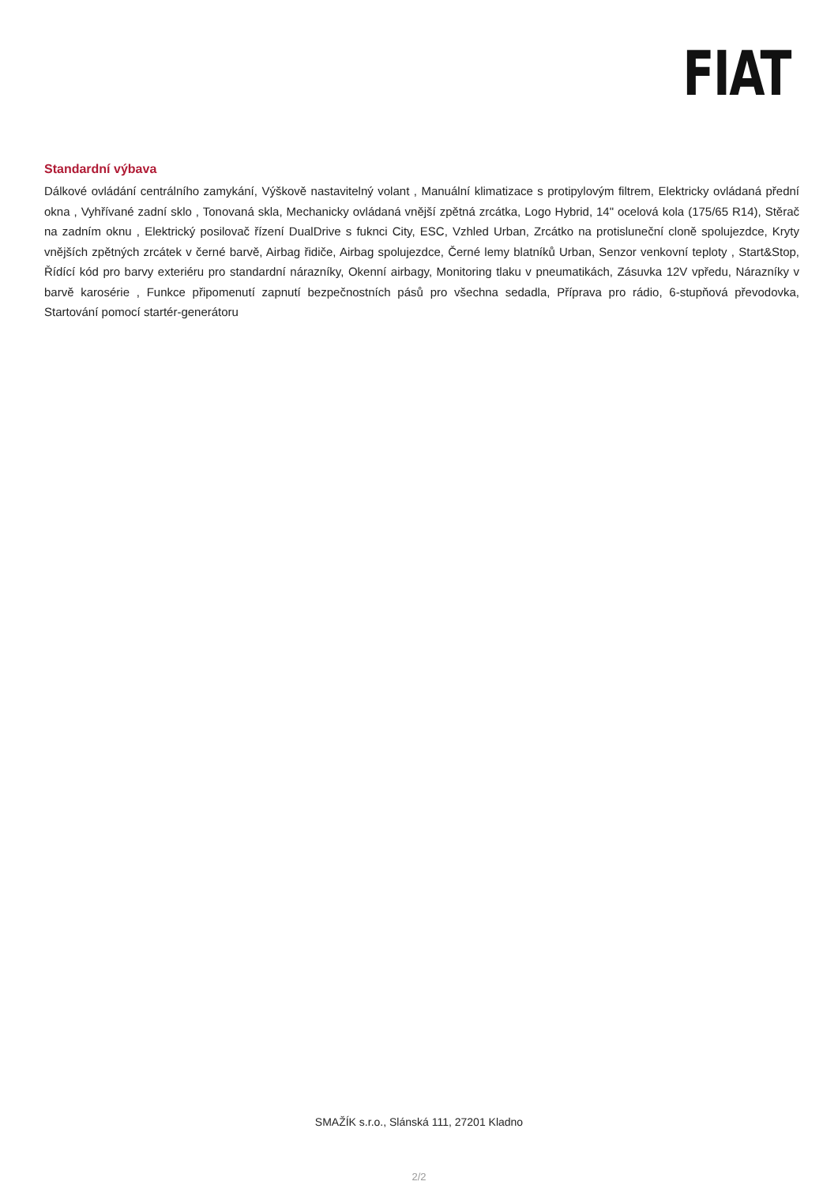FIAT
Standardní výbava
Dálkové ovládání centrálního zamykání, Výškově nastavitelný volant , Manuální klimatizace s protipylovým filtrem, Elektricky ovládaná přední okna , Vyhřívané zadní sklo , Tonovaná skla, Mechanicky ovládaná vnější zpětná zrcátka, Logo Hybrid, 14" ocelová kola (175/65 R14), Stěrač na zadním oknu , Elektrický posilovač řízení DualDrive s fuknci City, ESC, Vzhled Urban, Zrcátko na protisluneční cloně spolujezdce, Kryty vnějších zpětných zrcátek v černé barvě, Airbag řidiče, Airbag spolujezdce, Černé lemy blatníků Urban, Senzor venkovní teploty , Start&Stop, Řídící kód pro barvy exteriéru pro standardní nárazníky, Okenní airbagy, Monitoring tlaku v pneumatikách, Zásuvka 12V vpředu, Nárazníky v barvě karosérie , Funkce připomenutí zapnutí bezpečnostních pásů pro všechna sedadla, Příprava pro rádio, 6-stupňová převodovka, Startování pomocí startér-generátoru
SMAŽÍK s.r.o., Slánská 111, 27201 Kladno
2/2